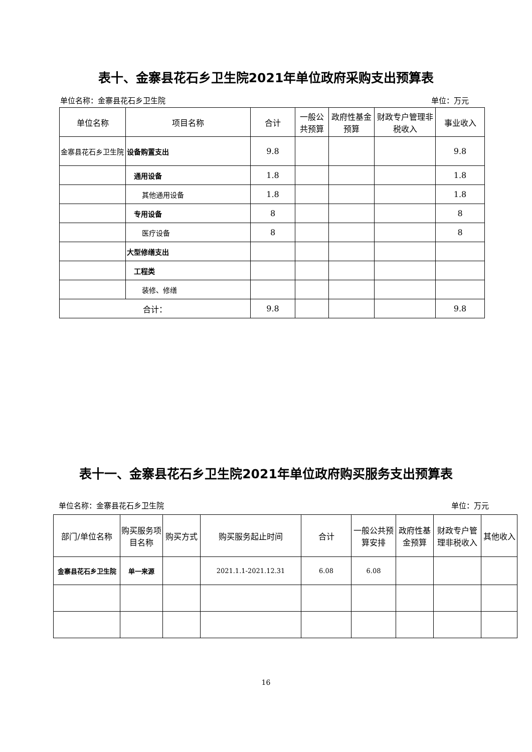表十、金寨县花石乡卫生院2021年单位政府采购支出预算表
单位名称：金寨县花石乡卫生院 单位：万元
| 单位名称 | 项目名称 | 合计 | 一般公共预算 | 政府性基金预算 | 财政专户管理非税收入 | 事业收入 |
| --- | --- | --- | --- | --- | --- | --- |
| 金寨县花石乡卫生院 | 设备购置支出 | 9.8 | | | | 9.8 |
| | 通用设备 | 1.8 | | | | 1.8 |
| | 其他通用设备 | 1.8 | | | | 1.8 |
| | 专用设备 | 8 | | | | 8 |
| | 医疗设备 | 8 | | | | 8 |
| | 大型修缮支出 | | | | | |
| | 工程类 | | | | | |
| | 装修、修缮 | | | | | |
| 合计： | | 9.8 | | | | 9.8 |
表十一、金寨县花石乡卫生院2021年单位政府购买服务支出预算表
单位名称：金寨县花石乡卫生院 单位：万元
| 部门/单位名称 | 购买服务项目名称 | 购买方式 | 购买服务起止时间 | 合计 | 一般公共预算安排 | 政府性基金预算 | 财政专户管理非税收入 | 其他收入 |
| --- | --- | --- | --- | --- | --- | --- | --- | --- |
| 金寨县花石乡卫生院 | 单一来源 | | 2021.1.1-2021.12.31 | 6.08 | 6.08 | | | |
16